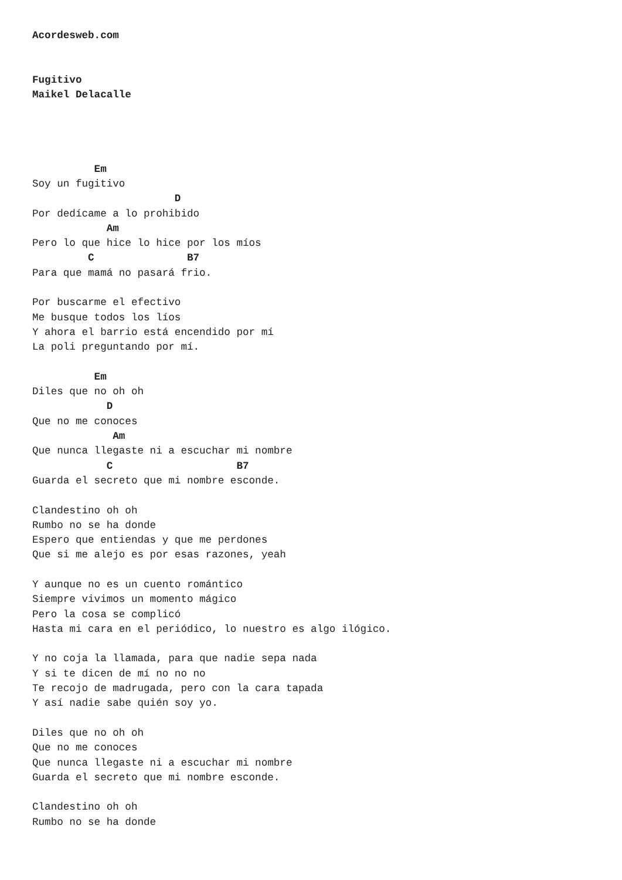Acordesweb.com


Fugitivo
Maikel Delacalle




          Em
Soy un fugitivo
                       D
Por dedícame a lo prohibido
            Am
Pero lo que hice lo hice por los míos
         C               B7
Para que mamá no pasará frio.

Por buscarme el efectivo
Me busque todos los líos
Y ahora el barrio está encendido por mí
La poli preguntando por mí.

          Em
Diles que no oh oh
            D
Que no me conoces
             Am
Que nunca llegaste ni a escuchar mi nombre
            C                    B7
Guarda el secreto que mi nombre esconde.

Clandestino oh oh
Rumbo no se ha donde
Espero que entiendas y que me perdones
Que si me alejo es por esas razones, yeah

Y aunque no es un cuento romántico
Siempre vivimos un momento mágico
Pero la cosa se complicó
Hasta mi cara en el periódico, lo nuestro es algo ilógico.

Y no coja la llamada, para que nadie sepa nada
Y si te dicen de mí no no no
Te recojo de madrugada, pero con la cara tapada
Y así nadie sabe quién soy yo.

Diles que no oh oh
Que no me conoces
Que nunca llegaste ni a escuchar mi nombre
Guarda el secreto que mi nombre esconde.

Clandestino oh oh
Rumbo no se ha donde